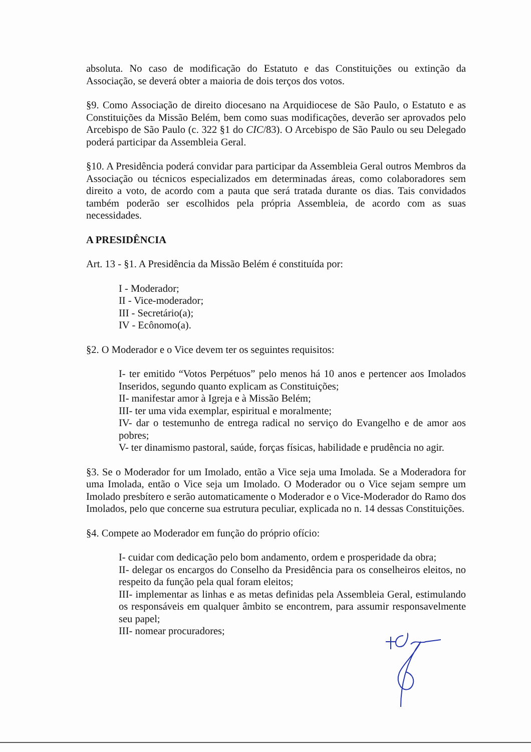absoluta. No caso de modificação do Estatuto e das Constituições ou extinção da Associação, se deverá obter a maioria de dois terços dos votos.
§9. Como Associação de direito diocesano na Arquidiocese de São Paulo, o Estatuto e as Constituições da Missão Belém, bem como suas modificações, deverão ser aprovados pelo Arcebispo de São Paulo (c. 322 §1 do CIC/83). O Arcebispo de São Paulo ou seu Delegado poderá participar da Assembleia Geral.
§10. A Presidência poderá convidar para participar da Assembleia Geral outros Membros da Associação ou técnicos especializados em determinadas áreas, como colaboradores sem direito a voto, de acordo com a pauta que será tratada durante os dias. Tais convidados também poderão ser escolhidos pela própria Assembleia, de acordo com as suas necessidades.
A PRESIDÊNCIA
Art. 13 - §1. A Presidência da Missão Belém é constituída por:
I - Moderador;
II - Vice-moderador;
III - Secretário(a);
IV - Ecônomo(a).
§2. O Moderador e o Vice devem ter os seguintes requisitos:
I- ter emitido “Votos Perpétuos” pelo menos há 10 anos e pertencer aos Imolados Inseridos, segundo quanto explicam as Constituições;
II- manifestar amor à Igreja e à Missão Belém;
III- ter uma vida exemplar, espiritual e moralmente;
IV- dar o testemunho de entrega radical no serviço do Evangelho e de amor aos pobres;
V- ter dinamismo pastoral, saúde, forças físicas, habilidade e prudência no agir.
§3. Se o Moderador for um Imolado, então a Vice seja uma Imolada. Se a Moderadora for uma Imolada, então o Vice seja um Imolado. O Moderador ou o Vice sejam sempre um Imolado presbítero e serão automaticamente o Moderador e o Vice-Moderador do Ramo dos Imolados, pelo que concerne sua estrutura peculiar, explicada no n. 14 dessas Constituições.
§4. Compete ao Moderador em função do próprio ofício:
I- cuidar com dedicação pelo bom andamento, ordem e prosperidade da obra;
II- delegar os encargos do Conselho da Presidência para os conselheiros eleitos, no respeito da função pela qual foram eleitos;
III- implementar as linhas e as metas definidas pela Assembleia Geral, estimulando os responsáveis em qualquer âmbito se encontrem, para assumir responsavelmente seu papel;
III- nomear procuradores;